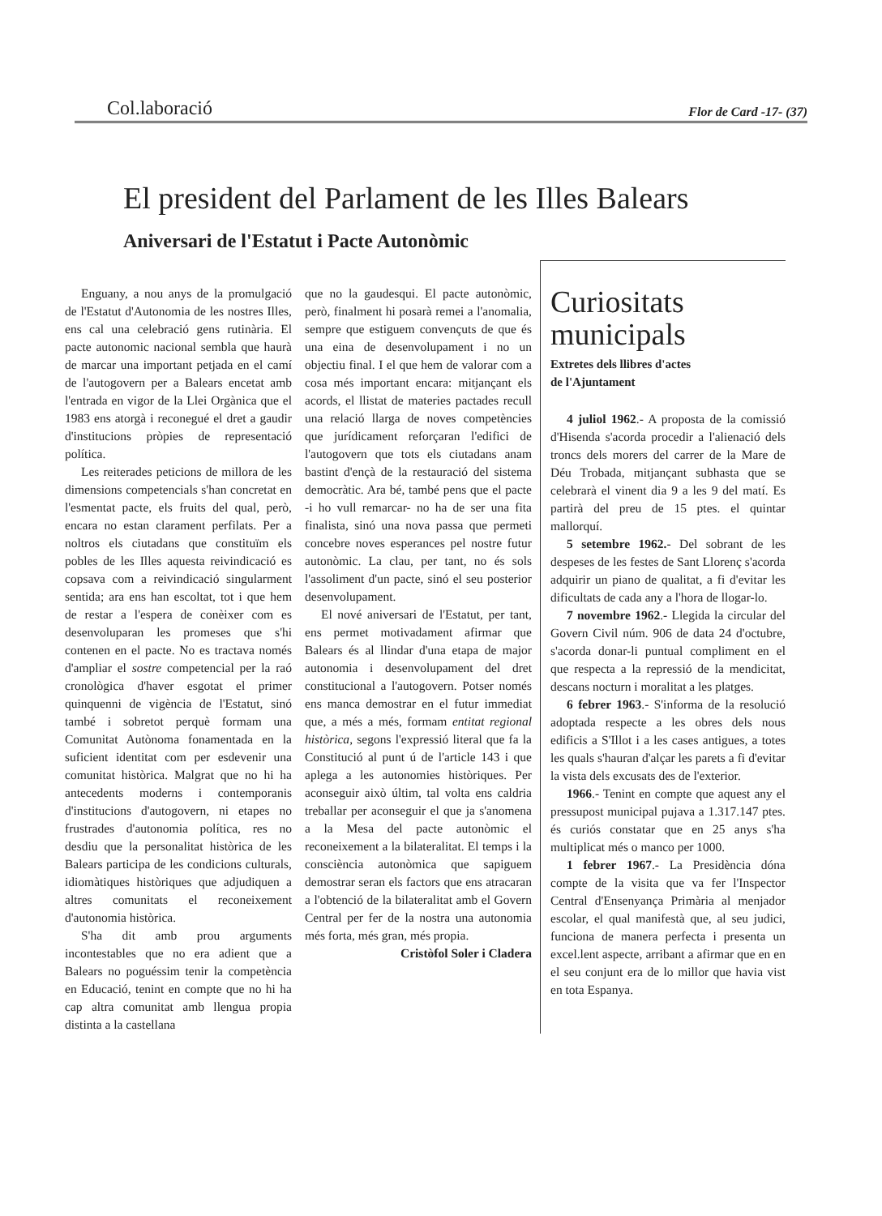Col.laboració Flor de Card -17- (37)
El president del Parlament de les Illes Balears
Aniversari de l'Estatut i Pacte Autonòmic
Enguany, a nou anys de la promulgació de l'Estatut d'Autonomia de les nostres Illes, ens cal una celebració gens rutinària. El pacte autonomic nacional sembla que haurà de marcar una important petjada en el camí de l'autogovern per a Balears encetat amb l'entrada en vigor de la Llei Orgànica que el 1983 ens atorgà i reconegué el dret a gaudir d'institucions pròpies de representació política.
Les reiterades peticions de millora de les dimensions competencials s'han concretat en l'esmentat pacte, els fruits del qual, però, encara no estan clarament perfilats. Per a noltros els ciutadans que constituïm els pobles de les Illes aquesta reivindicació es copsava com a reivindicació singularment sentida; ara ens han escoltat, tot i que hem de restar a l'espera de conèixer com es desenvoluparan les promeses que s'hi contenen en el pacte. No es tractava només d'ampliar el sostre competencial per la raó cronològica d'haver esgotat el primer quinquenni de vigència de l'Estatut, sinó també i sobretot perquè formam una Comunitat Autònoma fonamentada en la suficient identitat com per esdevenir una comunitat històrica. Malgrat que no hi ha antecedents moderns i contemporanis d'institucions d'autogovern, ni etapes no frustrades d'autonomia política, res no desdiu que la personalitat històrica de les Balears participa de les condicions culturals, idiomàtiques històriques que adjudiquen a altres comunitats el reconeixement d'autonomia històrica.
S'ha dit amb prou arguments incontestables que no era adient que a Balears no poguéssim tenir la competència en Educació, tenint en compte que no hi ha cap altra comunitat amb llengua propia distinta a la castellana
que no la gaudesqui. El pacte autonòmic, però, finalment hi posarà remei a l'anomalia, sempre que estiguem convençuts de que és una eina de desenvolupament i no un objectiu final. I el que hem de valorar com a cosa més important encara: mitjançant els acords, el llistat de materies pactades recull una relació llarga de noves competències que jurídicament reforçaran l'edifici de l'autogovern que tots els ciutadans anam bastint d'ençà de la restauració del sistema democràtic. Ara bé, també pens que el pacte -i ho vull remarcar- no ha de ser una fita finalista, sinó una nova passa que permeti concebre noves esperances pel nostre futur autonòmic. La clau, per tant, no és sols l'assoliment d'un pacte, sinó el seu posterior desenvolupament.
El nové aniversari de l'Estatut, per tant, ens permet motivadament afirmar que Balears és al llindar d'una etapa de major autonomia i desenvolupament del dret constitucional a l'autogovern. Potser només ens manca demostrar en el futur immediat que, a més a més, formam entitat regional històrica, segons l'expressió literal que fa la Constitució al punt ú de l'article 143 i que aplega a les autonomies històriques. Per aconseguir això últim, tal volta ens caldria treballar per aconseguir el que ja s'anomena a la Mesa del pacte autonòmic el reconeixement a la bilateralitat. El temps i la consciència autonòmica que sapiguem demostrar seran els factors que ens atracaran a l'obtenció de la bilateralitat amb el Govern Central per fer de la nostra una autonomia més forta, més gran, més propia.
Cristòfol Soler i Cladera
Curiositats municipals
Extretes dels llibres d'actes
de l'Ajuntament
4 juliol 1962.- A proposta de la comissió d'Hisenda s'acorda procedir a l'alienació dels troncs dels morers del carrer de la Mare de Déu Trobada, mitjançant subhasta que se celebrarà el vinent dia 9 a les 9 del matí. Es partirà del preu de 15 ptes. el quintar mallorquí.
5 setembre 1962.- Del sobrant de les despeses de les festes de Sant Llorenç s'acorda adquirir un piano de qualitat, a fi d'evitar les dificultats de cada any a l'hora de llogar-lo.
7 novembre 1962.- Llegida la circular del Govern Civil núm. 906 de data 24 d'octubre, s'acorda donar-li puntual compliment en el que respecta a la repressió de la mendicitat, descans nocturn i moralitat a les platges.
6 febrer 1963.- S'informa de la resolució adoptada respecte a les obres dels nous edificis a S'Illot i a les cases antigues, a totes les quals s'hauran d'alçar les parets a fi d'evitar la vista dels excusats des de l'exterior.
1966.- Tenint en compte que aquest any el pressupost municipal pujava a 1.317.147 ptes. és curiós constatar que en 25 anys s'ha multiplicat més o manco per 1000.
1 febrer 1967.- La Presidència dóna compte de la visita que va fer l'Inspector Central d'Ensenyança Primària al menjador escolar, el qual manifestà que, al seu judici, funciona de manera perfecta i presenta un excel.lent aspecte, arribant a afirmar que en en el seu conjunt era de lo millor que havia vist en tota Espanya.